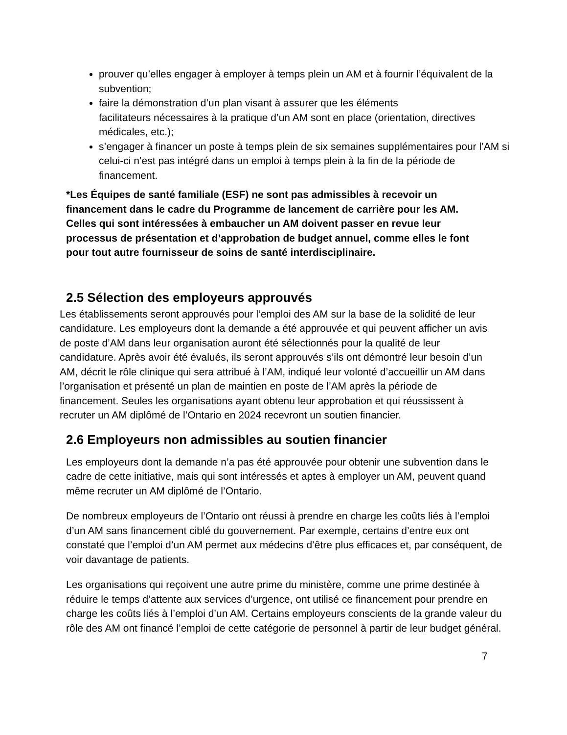prouver qu’elles engager à employer à temps plein un AM et à fournir l’équivalent de la subvention;
faire la démonstration d’un plan visant à assurer que les éléments
facilitateurs nécessaires à la pratique d’un AM sont en place (orientation, directives médicales, etc.);
s’engager à financer un poste à temps plein de six semaines supplémentaires pour l’AM si celui-ci n’est pas intégré dans un emploi à temps plein à la fin de la période de financement.
*Les Équipes de santé familiale (ESF) ne sont pas admissibles à recevoir un financement dans le cadre du Programme de lancement de carrière pour les AM. Celles qui sont intéressées à embaucher un AM doivent passer en revue leur processus de présentation et d’approbation de budget annuel, comme elles le font pour tout autre fournisseur de soins de santé interdisciplinaire.
2.5 Sélection des employeurs approuvés
Les établissements seront approuvés pour l’emploi des AM sur la base de la solidité de leur candidature. Les employeurs dont la demande a été approuvée et qui peuvent afficher un avis de poste d’AM dans leur organisation auront été sélectionnés pour la qualité de leur candidature. Après avoir été évalués, ils seront approuvés s’ils ont démontré leur besoin d’un AM, décrit le rôle clinique qui sera attribué à l’AM, indiqué leur volonté d’accueillir un AM dans l’organisation et présenté un plan de maintien en poste de l’AM après la période de financement. Seules les organisations ayant obtenu leur approbation et qui réussissent à recruter un AM diplômé de l’Ontario en 2024 recevront un soutien financier.
2.6 Employeurs non admissibles au soutien financier
Les employeurs dont la demande n’a pas été approuvée pour obtenir une subvention dans le cadre de cette initiative, mais qui sont intéressés et aptes à employer un AM, peuvent quand même recruter un AM diplômé de l’Ontario.
De nombreux employeurs de l’Ontario ont réussi à prendre en charge les coûts liés à l’emploi d’un AM sans financement ciblé du gouvernement. Par exemple, certains d’entre eux ont constaté que l’emploi d’un AM permet aux médecins d’être plus efficaces et, par conséquent, de voir davantage de patients.
Les organisations qui reçoivent une autre prime du ministère, comme une prime destinée à réduire le temps d’attente aux services d’urgence, ont utilisé ce financement pour prendre en charge les coûts liés à l’emploi d’un AM. Certains employeurs conscients de la grande valeur du rôle des AM ont financé l’emploi de cette catégorie de personnel à partir de leur budget général.
7